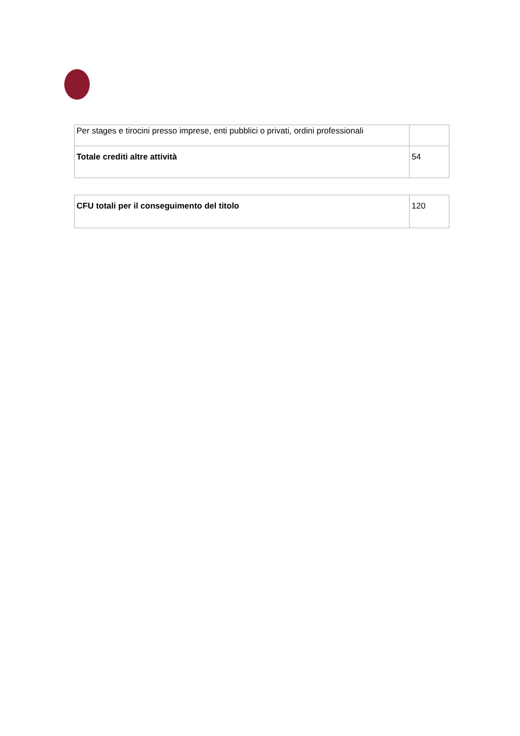| Per stages e tirocini presso imprese, enti pubblici o privati, ordini professionali | |
| Totale crediti altre attività | 54 |
| CFU totali per il conseguimento del titolo | 120 |